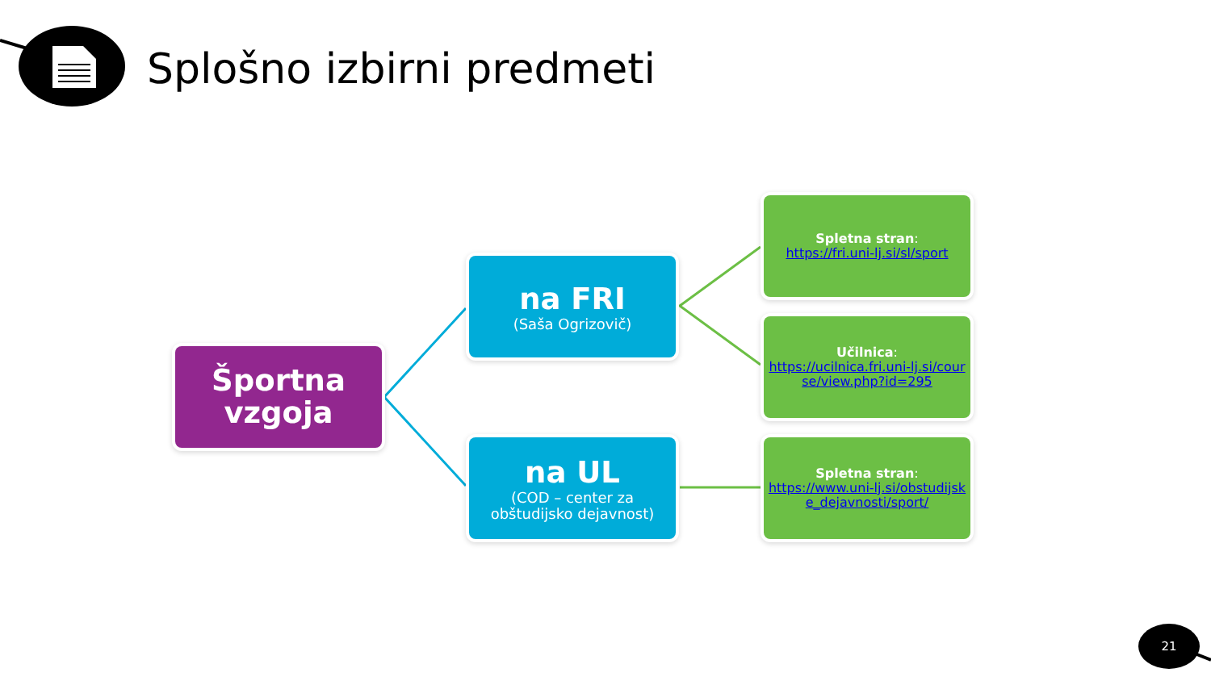Splošno izbirni predmeti
Športna
vzgoja
na FRI
(Saša Ogrizovič)
na UL
(COD – center za obštudijsko dejavnost)
Spletna stran:
https://fri.uni-lj.si/sl/sport
Učilnica:
https://ucilnica.fri.uni-lj.si/course/view.php?id=295
Spletna stran:
https://www.uni-lj.si/obstudijske_dejavnosti/sport/
21